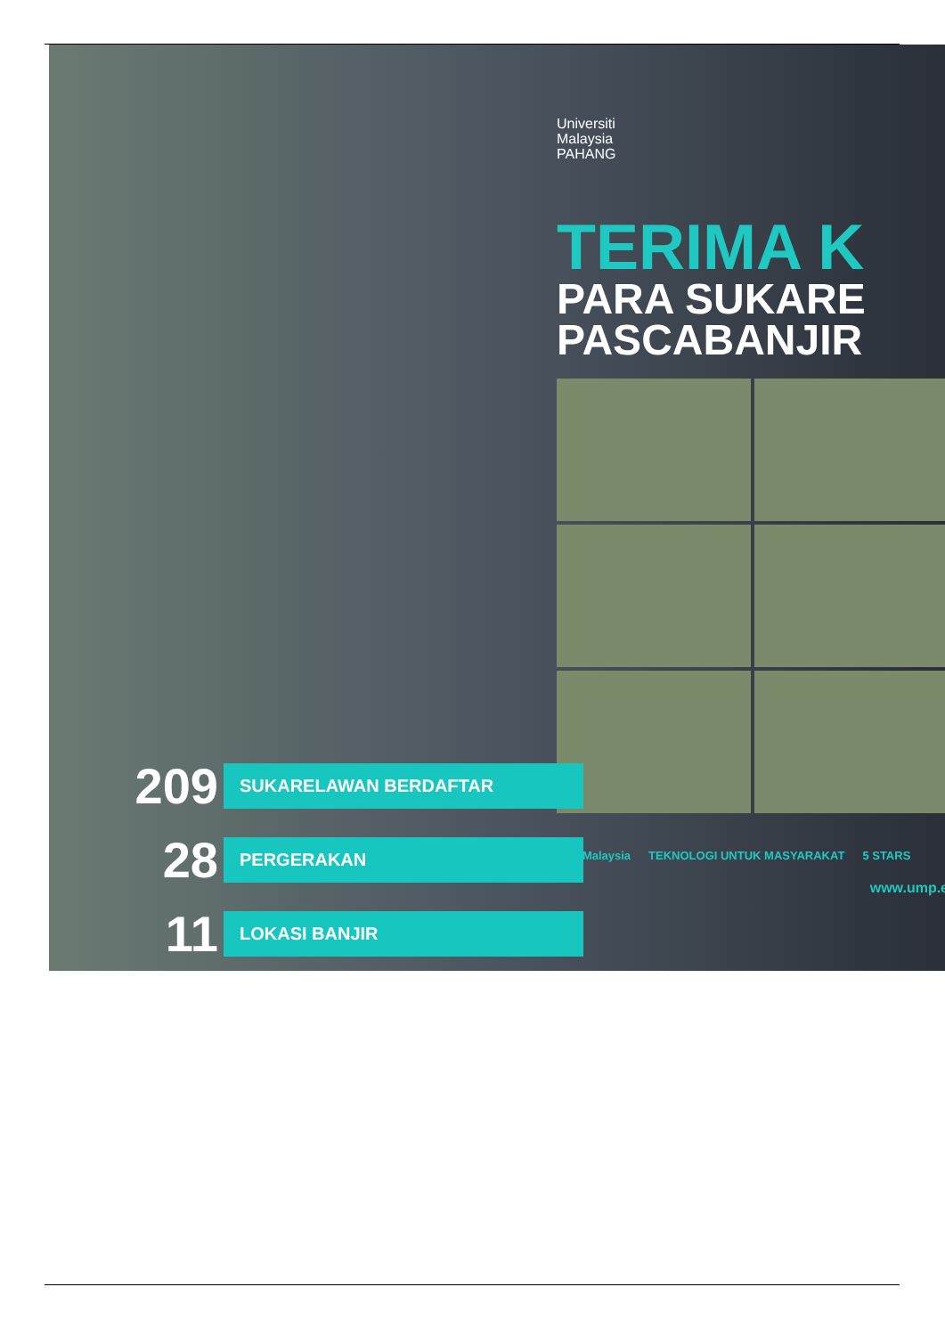Universiti
Malaysia
PAHANG
TERIMA K
PARA SUKARE
PASCABANJIR
UMPMalaysia TEKNOLOGI UNTUK MASYARAKAT 5 STARS
www.ump.e
209 SUKARELAWAN BERDAFTAR
28 PERGERAKAN
11 LOKASI BANJIR